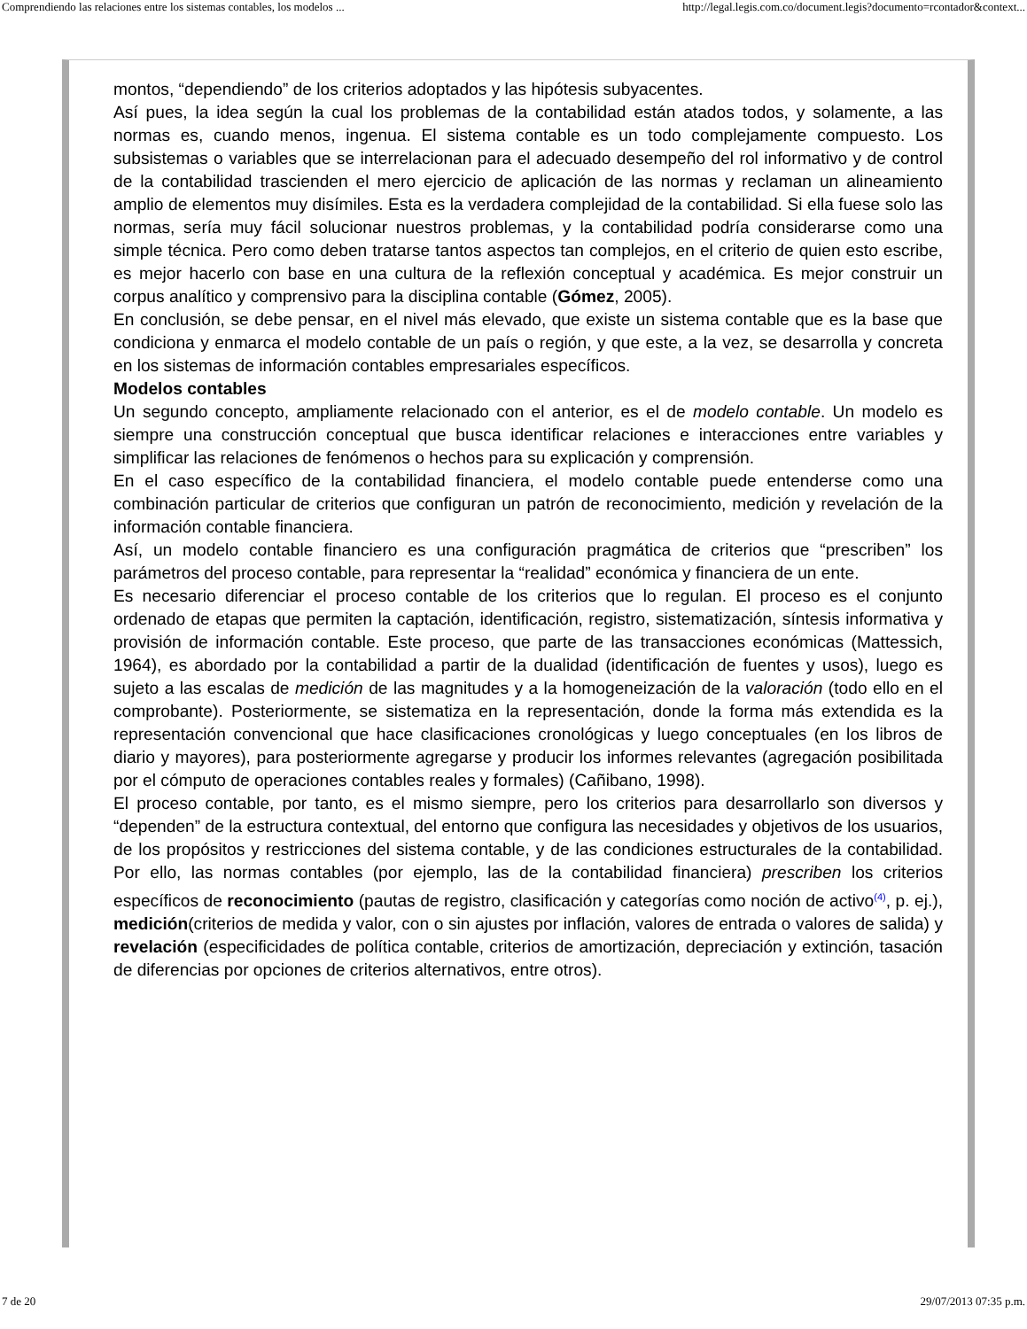Comprendiendo las relaciones entre los sistemas contables, los modelos ... http://legal.legis.com.co/document.legis?documento=rcontador&context...
montos, “dependiendo” de los criterios adoptados y las hipótesis subyacentes.
Así pues, la idea según la cual los problemas de la contabilidad están atados todos, y solamente, a las normas es, cuando menos, ingenua. El sistema contable es un todo complejamente compuesto. Los subsistemas o variables que se interrelacionan para el adecuado desempeño del rol informativo y de control de la contabilidad trascienden el mero ejercicio de aplicación de las normas y reclaman un alineamiento amplio de elementos muy disímiles. Esta es la verdadera complejidad de la contabilidad. Si ella fuese solo las normas, sería muy fácil solucionar nuestros problemas, y la contabilidad podría considerarse como una simple técnica. Pero como deben tratarse tantos aspectos tan complejos, en el criterio de quien esto escribe, es mejor hacerlo con base en una cultura de la reflexión conceptual y académica. Es mejor construir un corpus analítico y comprensivo para la disciplina contable (Gómez, 2005).
En conclusión, se debe pensar, en el nivel más elevado, que existe un sistema contable que es la base que condiciona y enmarca el modelo contable de un país o región, y que este, a la vez, se desarrolla y concreta en los sistemas de información contables empresariales específicos.
Modelos contables
Un segundo concepto, ampliamente relacionado con el anterior, es el de modelo contable. Un modelo es siempre una construcción conceptual que busca identificar relaciones e interacciones entre variables y simplificar las relaciones de fenómenos o hechos para su explicación y comprensión.
En el caso específico de la contabilidad financiera, el modelo contable puede entenderse como una combinación particular de criterios que configuran un patrón de reconocimiento, medición y revelación de la información contable financiera.
Así, un modelo contable financiero es una configuración pragmática de criterios que “prescriben” los parámetros del proceso contable, para representar la “realidad” económica y financiera de un ente.
Es necesario diferenciar el proceso contable de los criterios que lo regulan. El proceso es el conjunto ordenado de etapas que permiten la captación, identificación, registro, sistematización, síntesis informativa y provisión de información contable. Este proceso, que parte de las transacciones económicas (Mattessich, 1964), es abordado por la contabilidad a partir de la dualidad (identificación de fuentes y usos), luego es sujeto a las escalas de medición de las magnitudes y a la homogeneización de la valoración (todo ello en el comprobante). Posteriormente, se sistematiza en la representación, donde la forma más extendida es la representación convencional que hace clasificaciones cronológicas y luego conceptuales (en los libros de diario y mayores), para posteriormente agregarse y producir los informes relevantes (agregación posibilitada por el cómputo de operaciones contables reales y formales) (Cañibano, 1998).
El proceso contable, por tanto, es el mismo siempre, pero los criterios para desarrollarlo son diversos y “dependen” de la estructura contextual, del entorno que configura las necesidades y objetivos de los usuarios, de los propósitos y restricciones del sistema contable, y de las condiciones estructurales de la contabilidad. Por ello, las normas contables (por ejemplo, las de la contabilidad financiera) prescriben los criterios específicos de reconocimiento (pautas de registro, clasificación y categorías como noción de activo<sup>(4)</sup>, p. ej.), medición(criterios de medida y valor, con o sin ajustes por inflación, valores de entrada o valores de salida) y revelación (especificidades de política contable, criterios de amortización, depreciación y extinción, tasación de diferencias por opciones de criterios alternativos, entre otros).
7 de 20 29/07/2013 07:35 p.m.